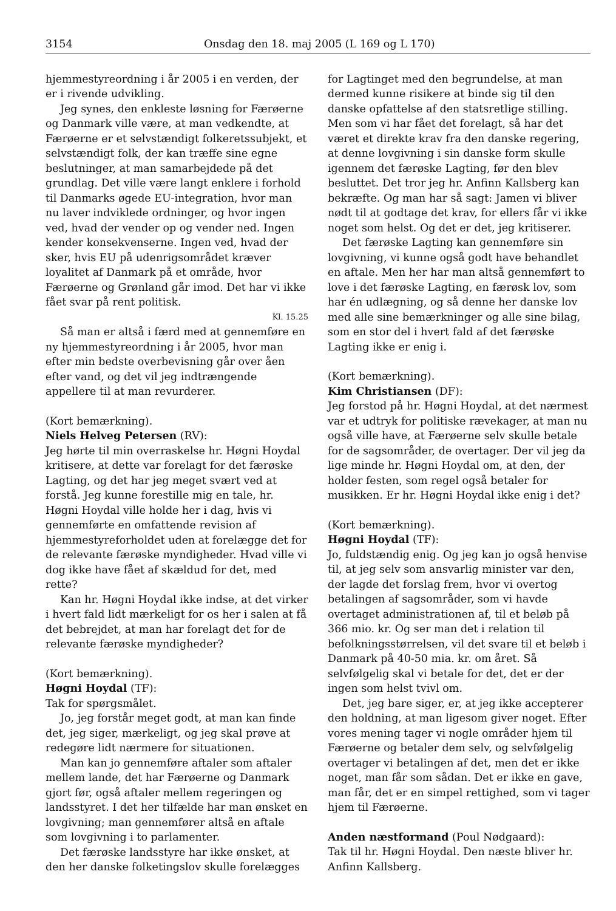3154 Onsdag den 18. maj 2005 (L 169 og L 170)
hjemmestyreordning i år 2005 i en verden, der er i rivende udvikling.
Jeg synes, den enkleste løsning for Færøerne og Danmark ville være, at man vedkendte, at Færøerne er et selvstændigt folkeretssubjekt, et selvstændigt folk, der kan træffe sine egne beslutninger, at man samarbejdede på det grundlag. Det ville være langt enklere i forhold til Danmarks øgede EU-integration, hvor man nu laver indviklede ordninger, og hvor ingen ved, hvad der vender op og vender ned. Ingen kender konsekvenserne. Ingen ved, hvad der sker, hvis EU på udenrigsområdet kræver loyalitet af Danmark på et område, hvor Færøerne og Grønland går imod. Det har vi ikke fået svar på rent politisk.
Kl. 15.25
Så man er altså i færd med at gennemføre en ny hjemmestyreordning i år 2005, hvor man efter min bedste overbevisning går over åen efter vand, og det vil jeg indtrængende appellere til at man revurderer.
(Kort bemærkning).
Niels Helveg Petersen (RV):
Jeg hørte til min overraskelse hr. Høgni Hoydal kritisere, at dette var forelagt for det færøske Lagting, og det har jeg meget svært ved at forstå. Jeg kunne forestille mig en tale, hr. Høgni Hoydal ville holde her i dag, hvis vi gennemførte en omfattende revision af hjemmestyreforholdet uden at forelægge det for de relevante færøske myndigheder. Hvad ville vi dog ikke have fået af skældud for det, med rette?
Kan hr. Høgni Hoydal ikke indse, at det virker i hvert fald lidt mærkeligt for os her i salen at få det bebrejdet, at man har forelagt det for de relevante færøske myndigheder?
(Kort bemærkning).
Høgni Hoydal (TF):
Tak for spørgsmålet.
Jo, jeg forstår meget godt, at man kan finde det, jeg siger, mærkeligt, og jeg skal prøve at redegøre lidt nærmere for situationen.
Man kan jo gennemføre aftaler som aftaler mellem lande, det har Færøerne og Danmark gjort før, også aftaler mellem regeringen og landsstyret. I det her tilfælde har man ønsket en lovgivning; man gennemfører altså en aftale som lovgivning i to parlamenter.
Det færøske landsstyre har ikke ønsket, at den her danske folketingslov skulle forelægges
for Lagtinget med den begrundelse, at man dermed kunne risikere at binde sig til den danske opfattelse af den statsretlige stilling. Men som vi har fået det forelagt, så har det været et direkte krav fra den danske regering, at denne lovgivning i sin danske form skulle igennem det færøske Lagting, før den blev besluttet. Det tror jeg hr. Anfinn Kallsberg kan bekræfte. Og man har så sagt: Jamen vi bliver nødt til at godtage det krav, for ellers får vi ikke noget som helst. Og det er det, jeg kritiserer.
Det færøske Lagting kan gennemføre sin lovgivning, vi kunne også godt have behandlet en aftale. Men her har man altså gennemført to love i det færøske Lagting, en færøsk lov, som har én udlægning, og så denne her danske lov med alle sine bemærkninger og alle sine bilag, som en stor del i hvert fald af det færøske Lagting ikke er enig i.
(Kort bemærkning).
Kim Christiansen (DF):
Jeg forstod på hr. Høgni Hoydal, at det nærmest var et udtryk for politiske rævekager, at man nu også ville have, at Færøerne selv skulle betale for de sagsområder, de overtager. Der vil jeg da lige minde hr. Høgni Hoydal om, at den, der holder festen, som regel også betaler for musikken. Er hr. Høgni Hoydal ikke enig i det?
(Kort bemærkning).
Høgni Hoydal (TF):
Jo, fuldstændig enig. Og jeg kan jo også henvise til, at jeg selv som ansvarlig minister var den, der lagde det forslag frem, hvor vi overtog betalingen af sagsområder, som vi havde overtaget administrationen af, til et beløb på 366 mio. kr. Og ser man det i relation til befolkningsstørrelsen, vil det svare til et beløb i Danmark på 40-50 mia. kr. om året. Så selvfølgelig skal vi betale for det, det er der ingen som helst tvivl om.
Det, jeg bare siger, er, at jeg ikke accepterer den holdning, at man ligesom giver noget. Efter vores mening tager vi nogle områder hjem til Færøerne og betaler dem selv, og selvfølgelig overtager vi betalingen af det, men det er ikke noget, man får som sådan. Det er ikke en gave, man får, det er en simpel rettighed, som vi tager hjem til Færøerne.
Anden næstformand (Poul Nødgaard):
Tak til hr. Høgni Hoydal. Den næste bliver hr. Anfinn Kallsberg.